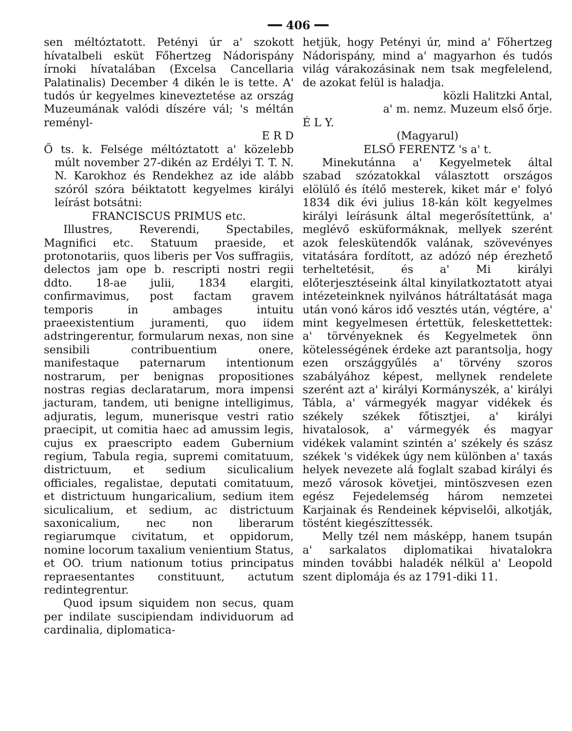━━ 406 ━━
sen méltóztatott. Petényi úr a' szokott hívatalbeli esküt Főhertzeg Nádorispány írnoki hívatalában (Excelsa Cancellaria Palatinalis) December 4 dikén le is tette. A' tudós úr kegyelmes kineveztetése az ország Muzeumának valódi díszére vál; 's méltán reményl-
E R D
Ő ts. k. Felsége méltóztatott a' közelebb múlt november 27-dikén az Erdélyi T. T. N. N. Karokhoz és Rendekhez az ide alább szóról szóra béiktatott kegyelmes királyi leírást botsátni:
FRANCISCUS PRIMUS etc.
Illustres, Reverendi, Spectabiles, Magnifici etc. Statuum praeside, et protonotariis, quos liberis per Vos suffragiis, delectos jam ope b. rescripti nostri regii ddto. 18-ae julii, 1834 elargiti, confirmavimus, post factam gravem temporis in ambages intuitu praeexistentium juramenti, quo iidem adstringerentur, formularum nexas, non sine sensibili contribuentium onere, manifestaque paternarum intentionum nostrarum, per benignas propositiones nostras regias declaratarum, mora impensi jacturam, tandem, uti benigne intelligimus, adjuratis, legum, munerisque vestri ratio praecipit, ut comitia haec ad amussim legis, cujus ex praescripto eadem Gubernium regium, Tabula regia, supremi comitatuum, districtuum, et sedium siculicalium officiales, regalistae, deputati comitatuum, et districtuum hungaricalium, sedium item siculicalium, et sedium, ac districtuum saxonicalium, nec non liberarum regiarumque civitatum, et oppidorum, nomine locorum taxalium venientium Status, et OO. trium nationum totius principatus repraesentantes constituunt, actutum redintegrentur.
Quod ipsum siquidem non secus, quam per indilate suscipiendam individuorum ad cardinalia, diplomatica-
hetjük, hogy Petényi úr, mind a' Főhertzeg Nádorispány, mind a' magyarhon és tudós világ várakozásinak nem tsak megfelelend, de azokat felül is haladja.
közli Halitzki Antal,
a' m. nemz. Muzeum első őrje.
É L Y.
(Magyarul)
ELSŐ FERENTZ 's a' t.
Minekutánna a' Kegyelmetek által szabad szózatokkal választott országos elölülő és ítélő mesterek, kiket már e' folyó 1834 dik évi julius 18-kán költ kegyelmes királyi leírásunk által megerősítettünk, a' meglévő esküformáknak, mellyek szerént azok feleskütendők valának, szövevényes vitatására fordított, az adózó nép érezhető terheltetésit, és a' Mi királyi előterjesztéseink által kinyilatkoztatott atyai intézeteinknek nyilvános hátráltatását maga után vonó káros idő vesztés után, végtére, a' mint kegyelmesen értettük, feleskettettek: a' törvényeknek és Kegyelmetek önn kötelességének érdeke azt parantsolja, hogy ezen országgyűlés a' törvény szoros szabályához képest, mellynek rendelete szerént azt a' királyi Kormányszék, a' királyi Tábla, a' vármegyék magyar vidékek és székely székek főtisztjei, a' királyi hivatalosok, a' vármegyék és magyar vidékek valamint szintén a' székely és szász székek 's vidékek úgy nem különben a' taxás helyek nevezete alá foglalt szabad királyi és mező városok követjei, mintöszvesen ezen egész Fejedelemség három nemzetei Karjainak és Rendeinek képviselői, alkotják, töstént kiegészíttessék.
Melly tzél nem másképp, hanem tsupán a' sarkalatos diplomatikai hivatalokra minden további haladék nélkül a' Leopold szent diplomája és az 1791-diki 11.